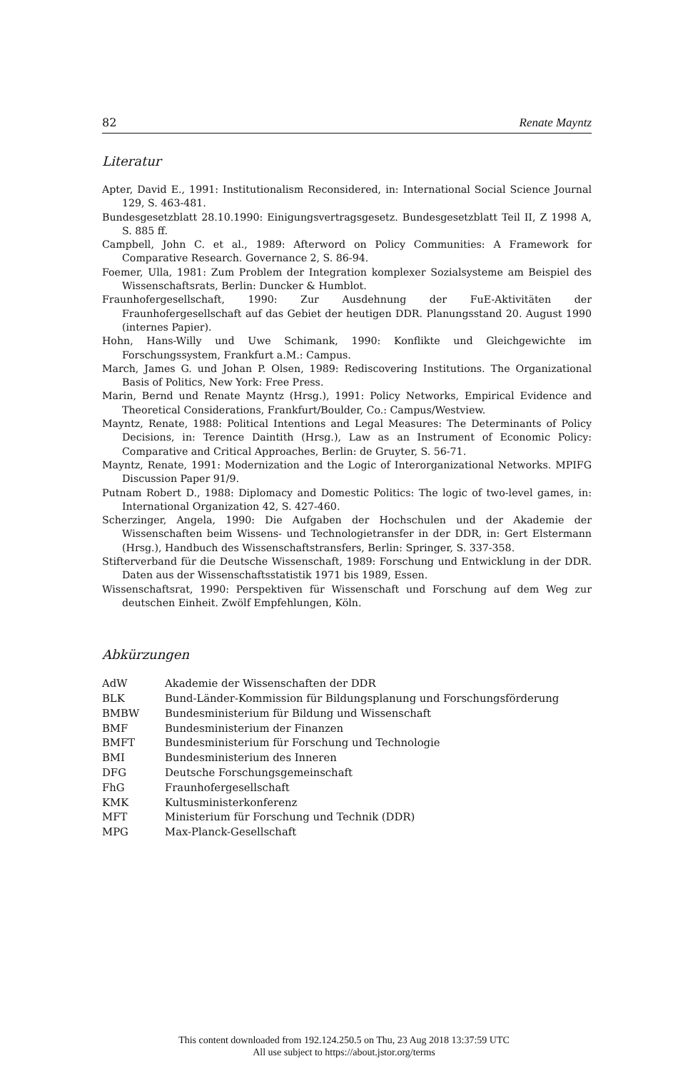82 Renate Mayntz
Literatur
Apter, David E., 1991: Institutionalism Reconsidered, in: International Social Science Journal 129, S. 463-481.
Bundesgesetzblatt 28.10.1990: Einigungsvertragsgesetz. Bundesgesetzblatt Teil II, Z 1998 A, S. 885 ff.
Campbell, John C. et al., 1989: Afterword on Policy Communities: A Framework for Comparative Research. Governance 2, S. 86-94.
Foemer, Ulla, 1981: Zum Problem der Integration komplexer Sozialsysteme am Beispiel des Wissenschaftsrats, Berlin: Duncker & Humblot.
Fraunhofergesellschaft, 1990: Zur Ausdehnung der FuE-Aktivitäten der Fraunhofergesellschaft auf das Gebiet der heutigen DDR. Planungsstand 20. August 1990 (internes Papier).
Hohn, Hans-Willy und Uwe Schimank, 1990: Konflikte und Gleichgewichte im Forschungssystem, Frankfurt a.M.: Campus.
March, James G. und Johan P. Olsen, 1989: Rediscovering Institutions. The Organizational Basis of Politics, New York: Free Press.
Marin, Bernd und Renate Mayntz (Hrsg.), 1991: Policy Networks, Empirical Evidence and Theoretical Considerations, Frankfurt/Boulder, Co.: Campus/Westview.
Mayntz, Renate, 1988: Political Intentions and Legal Measures: The Determinants of Policy Decisions, in: Terence Daintith (Hrsg.), Law as an Instrument of Economic Policy: Comparative and Critical Approaches, Berlin: de Gruyter, S. 56-71.
Mayntz, Renate, 1991: Modernization and the Logic of Interorganizational Networks. MPIFG Discussion Paper 91/9.
Putnam Robert D., 1988: Diplomacy and Domestic Politics: The logic of two-level games, in: International Organization 42, S. 427-460.
Scherzinger, Angela, 1990: Die Aufgaben der Hochschulen und der Akademie der Wissenschaften beim Wissens- und Technologietransfer in der DDR, in: Gert Elstermann (Hrsg.), Handbuch des Wissenschaftstransfers, Berlin: Springer, S. 337-358.
Stifterverband für die Deutsche Wissenschaft, 1989: Forschung und Entwicklung in der DDR. Daten aus der Wissenschaftsstatistik 1971 bis 1989, Essen.
Wissenschaftsrat, 1990: Perspektiven für Wissenschaft und Forschung auf dem Weg zur deutschen Einheit. Zwölf Empfehlungen, Köln.
Abkürzungen
| AdW | Akademie der Wissenschaften der DDR |
| BLK | Bund-Länder-Kommission für Bildungsplanung und Forschungsförderung |
| BMBW | Bundesministerium für Bildung und Wissenschaft |
| BMF | Bundesministerium der Finanzen |
| BMFT | Bundesministerium für Forschung und Technologie |
| BMI | Bundesministerium des Inneren |
| DFG | Deutsche Forschungsgemeinschaft |
| FhG | Fraunhofergesellschaft |
| KMK | Kultusministerkonferenz |
| MFT | Ministerium für Forschung und Technik (DDR) |
| MPG | Max-Planck-Gesellschaft |
This content downloaded from 192.124.250.5 on Thu, 23 Aug 2018 13:37:59 UTC
All use subject to https://about.jstor.org/terms